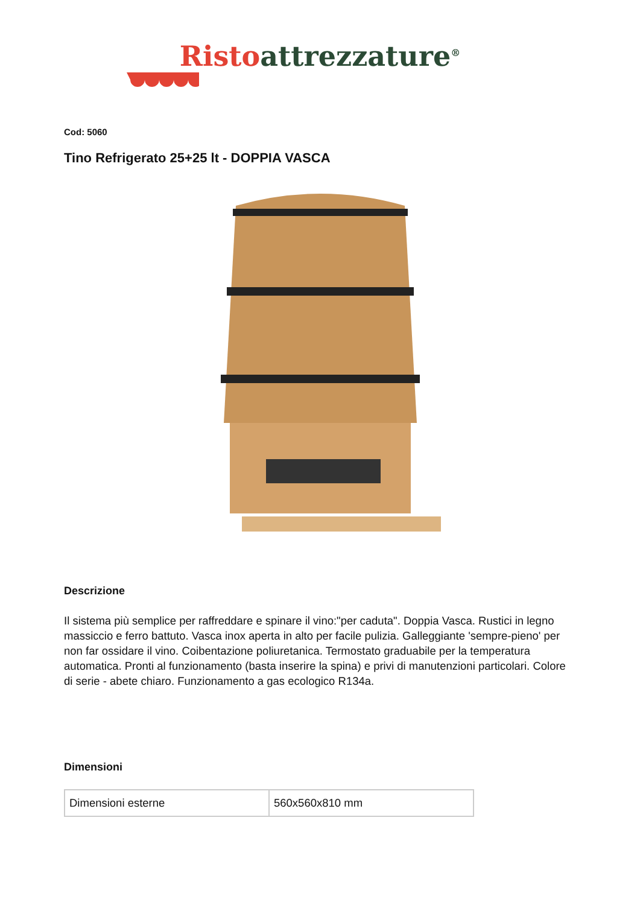Risto attrezzature<sup>®</sup>
Cod: 5060
Tino Refrigerato 25+25 lt - DOPPIA VASCA
Descrizione
Il sistema più semplice per raffreddare e spinare il vino:"per caduta". Doppia Vasca. Rustici in legno massiccio e ferro battuto. Vasca inox aperta in alto per facile pulizia. Galleggiante 'sempre-pieno' per non far ossidare il vino. Coibentazione poliuretanica. Termostato graduabile per la temperatura automatica. Pronti al funzionamento (basta inserire la spina) e privi di manutenzioni particolari. Colore di serie - abete chiaro. Funzionamento a gas ecologico R134a.
Dimensioni
| Dimensioni esterne | 560x560x810 mm |